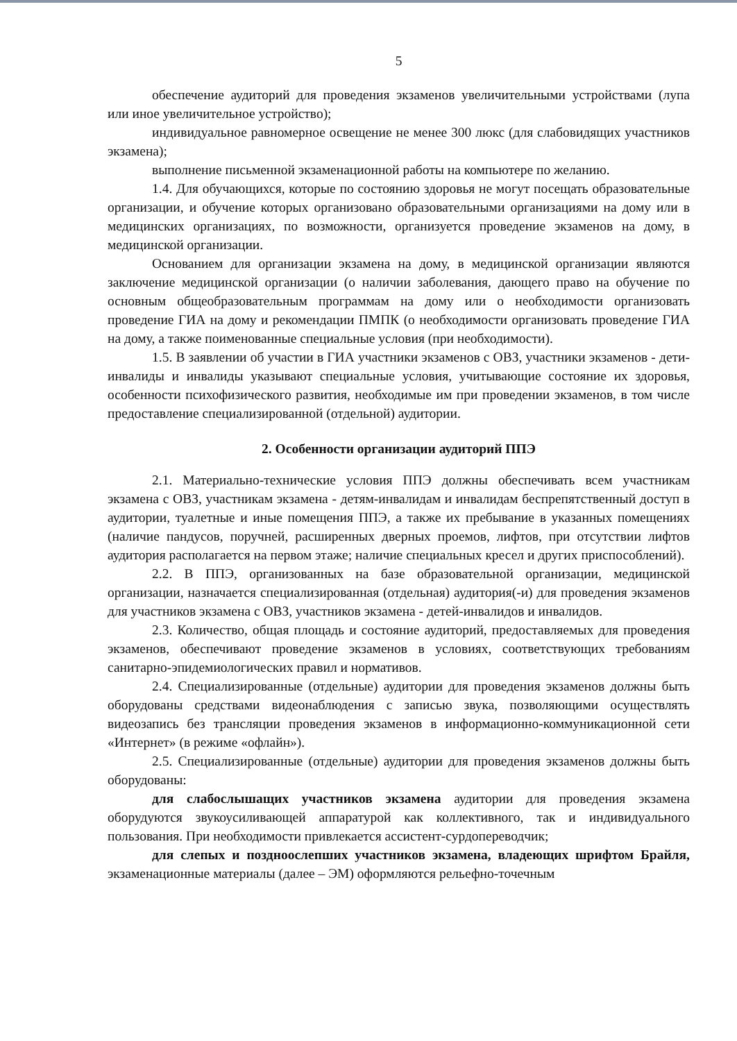5
обеспечение аудиторий для проведения экзаменов увеличительными устройствами (лупа или иное увеличительное устройство);
индивидуальное равномерное освещение не менее 300 люкс (для слабовидящих участников экзамена);
выполнение письменной экзаменационной работы на компьютере по желанию.
1.4. Для обучающихся, которые по состоянию здоровья не могут посещать образовательные организации, и обучение которых организовано образовательными организациями на дому или в медицинских организациях, по возможности, организуется проведение экзаменов на дому, в медицинской организации.
Основанием для организации экзамена на дому, в медицинской организации являются заключение медицинской организации (о наличии заболевания, дающего право на обучение по основным общеобразовательным программам на дому или о необходимости организовать проведение ГИА на дому и рекомендации ПМПК (о необходимости организовать проведение ГИА на дому, а также поименованные специальные условия (при необходимости).
1.5. В заявлении об участии в ГИА участники экзаменов с ОВЗ, участники экзаменов - дети-инвалиды и инвалиды указывают специальные условия, учитывающие состояние их здоровья, особенности психофизического развития, необходимые им при проведении экзаменов, в том числе предоставление специализированной (отдельной) аудитории.
2. Особенности организации аудиторий ППЭ
2.1. Материально-технические условия ППЭ должны обеспечивать всем участникам экзамена с ОВЗ, участникам экзамена - детям-инвалидам и инвалидам беспрепятственный доступ в аудитории, туалетные и иные помещения ППЭ, а также их пребывание в указанных помещениях (наличие пандусов, поручней, расширенных дверных проемов, лифтов, при отсутствии лифтов аудитория располагается на первом этаже; наличие специальных кресел и других приспособлений).
2.2. В ППЭ, организованных на базе образовательной организации, медицинской организации, назначается специализированная (отдельная) аудитория(-и) для проведения экзаменов для участников экзамена с ОВЗ, участников экзамена - детей-инвалидов и инвалидов.
2.3. Количество, общая площадь и состояние аудиторий, предоставляемых для проведения экзаменов, обеспечивают проведение экзаменов в условиях, соответствующих требованиям санитарно-эпидемиологических правил и нормативов.
2.4. Специализированные (отдельные) аудитории для проведения экзаменов должны быть оборудованы средствами видеонаблюдения с записью звука, позволяющими осуществлять видеозапись без трансляции проведения экзаменов в информационно-коммуникационной сети «Интернет» (в режиме «офлайн»).
2.5. Специализированные (отдельные) аудитории для проведения экзаменов должны быть оборудованы:
для слабослышащих участников экзамена аудитории для проведения экзамена оборудуются звукоусиливающей аппаратурой как коллективного, так и индивидуального пользования. При необходимости привлекается ассистент-сурдопереводчик;
для слепых и поздноослепших участников экзамена, владеющих шрифтом Брайля, экзаменационные материалы (далее – ЭМ) оформляются рельефно-точечным